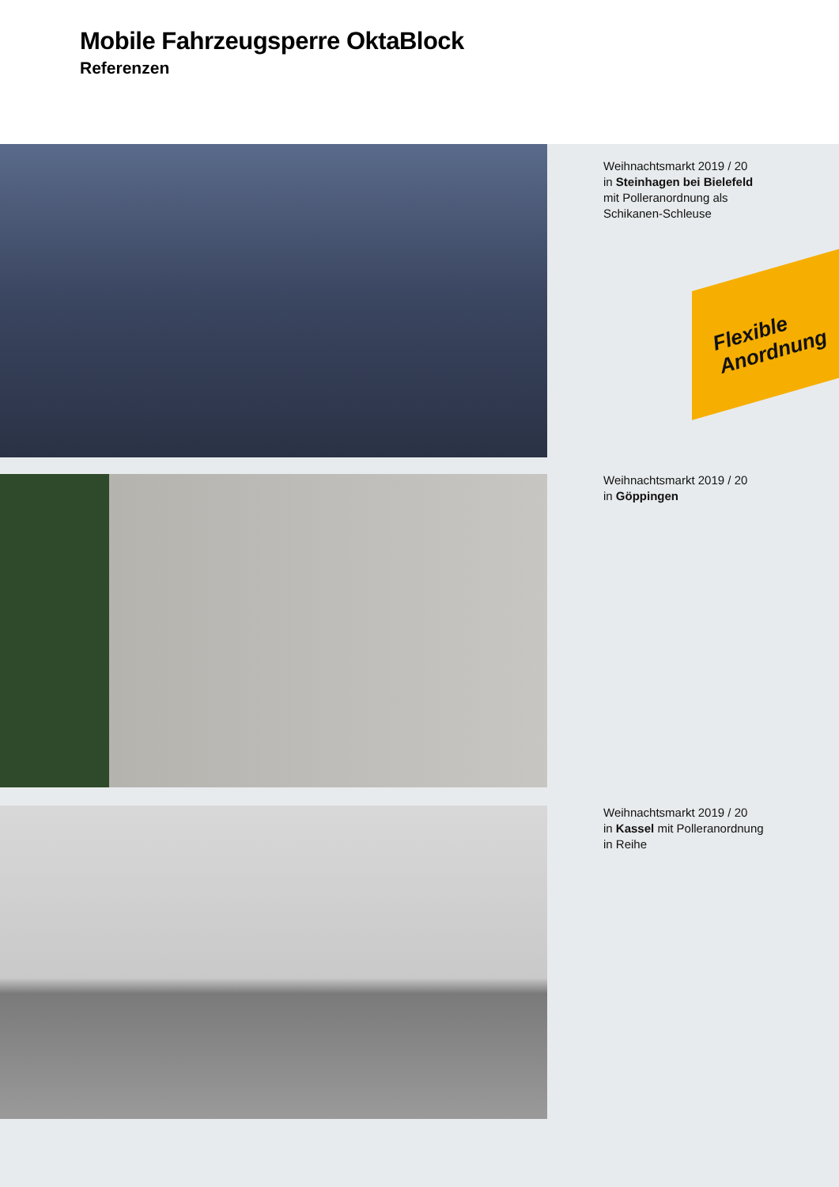Mobile Fahrzeugsperre OktaBlock
Referenzen
Weihnachtsmarkt 2019 / 20
in Steinhagen bei Bielefeld
mit Polleranordnung als
Schikanen-Schleuse
Flexible
Anordnung
Weihnachtsmarkt 2019 / 20
in Göppingen
Weihnachtsmarkt 2019 / 20
in Kassel mit Polleranordnung
in Reihe